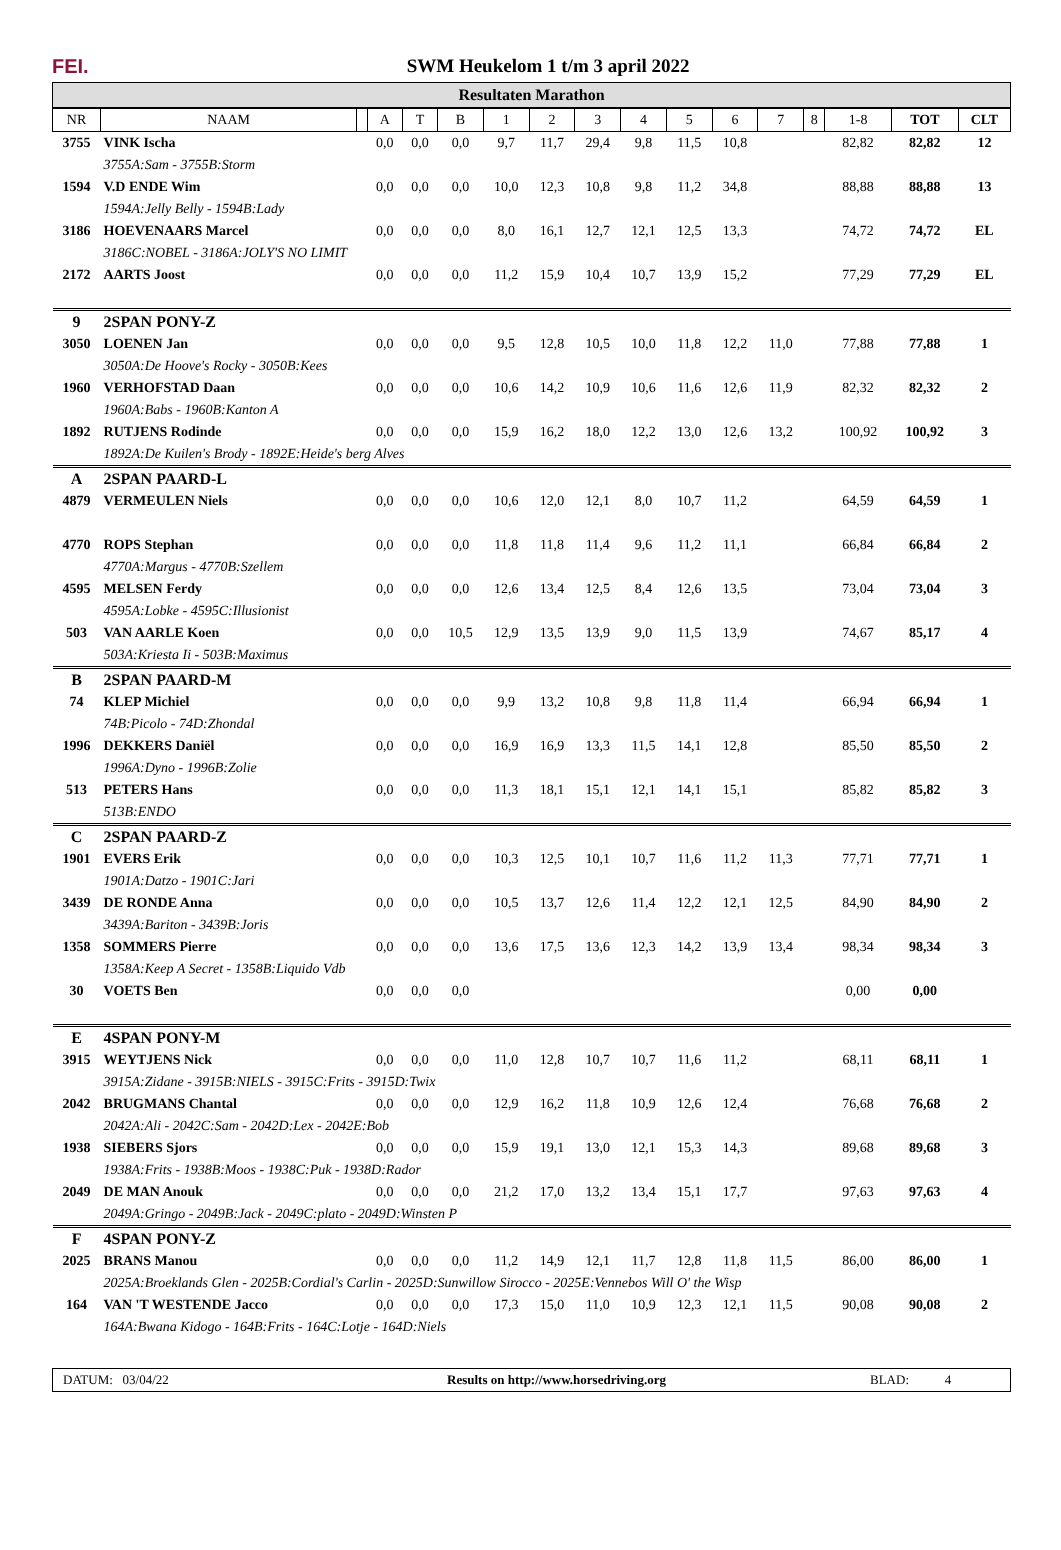FEI. SWM Heukelom 1 t/m 3 april 2022
Resultaten Marathon
| NR | NAAM | | A | T | B | 1 | 2 | 3 | 4 | 5 | 6 | 7 | 8 | 1-8 | TOT | CLT |
| --- | --- | --- | --- | --- | --- | --- | --- | --- | --- | --- | --- | --- | --- | --- | --- | --- |
| 3755 | VINK Ischa | | 0,0 | 0,0 | 0,0 | 9,7 | 11,7 | 29,4 | 9,8 | 11,5 | 10,8 | | | 82,82 | 82,82 | 12 |
| | 3755A:Sam - 3755B:Storm | | | | | | | | | | | | | | | |
| 1594 | V.D ENDE Wim | | 0,0 | 0,0 | 0,0 | 10,0 | 12,3 | 10,8 | 9,8 | 11,2 | 34,8 | | | 88,88 | 88,88 | 13 |
| | 1594A:Jelly Belly - 1594B:Lady | | | | | | | | | | | | | | | |
| 3186 | HOEVENAARS Marcel | | 0,0 | 0,0 | 0,0 | 8,0 | 16,1 | 12,7 | 12,1 | 12,5 | 13,3 | | | 74,72 | 74,72 | EL |
| | 3186C:NOBEL - 3186A:JOLY'S NO LIMIT | | | | | | | | | | | | | | | |
| 2172 | AARTS Joost | | 0,0 | 0,0 | 0,0 | 11,2 | 15,9 | 10,4 | 10,7 | 13,9 | 15,2 | | | 77,29 | 77,29 | EL |
| 9 | 2SPAN PONY-Z | | | | | | | | | | | | | | | |
| 3050 | LOENEN Jan | | 0,0 | 0,0 | 0,0 | 9,5 | 12,8 | 10,5 | 10,0 | 11,8 | 12,2 | 11,0 | | 77,88 | 77,88 | 1 |
| | 3050A:De Hoove's Rocky - 3050B:Kees | | | | | | | | | | | | | | | |
| 1960 | VERHOFSTAD Daan | | 0,0 | 0,0 | 0,0 | 10,6 | 14,2 | 10,9 | 10,6 | 11,6 | 12,6 | 11,9 | | 82,32 | 82,32 | 2 |
| | 1960A:Babs - 1960B:Kanton A | | | | | | | | | | | | | | | |
| 1892 | RUTJENS Rodinde | | 0,0 | 0,0 | 0,0 | 15,9 | 16,2 | 18,0 | 12,2 | 13,0 | 12,6 | 13,2 | | 100,92 | 100,92 | 3 |
| | 1892A:De Kuilen's Brody - 1892E:Heide's berg Alves | | | | | | | | | | | | | | | |
| A | 2SPAN PAARD-L | | | | | | | | | | | | | | | |
| 4879 | VERMEULEN Niels | | 0,0 | 0,0 | 0,0 | 10,6 | 12,0 | 12,1 | 8,0 | 10,7 | 11,2 | | | 64,59 | 64,59 | 1 |
| 4770 | ROPS Stephan | | 0,0 | 0,0 | 0,0 | 11,8 | 11,8 | 11,4 | 9,6 | 11,2 | 11,1 | | | 66,84 | 66,84 | 2 |
| | 4770A:Margus - 4770B:Szellem | | | | | | | | | | | | | | | |
| 4595 | MELSEN Ferdy | | 0,0 | 0,0 | 0,0 | 12,6 | 13,4 | 12,5 | 8,4 | 12,6 | 13,5 | | | 73,04 | 73,04 | 3 |
| | 4595A:Lobke - 4595C:Illusionist | | | | | | | | | | | | | | | |
| 503 | VAN AARLE Koen | | 0,0 | 0,0 | 10,5 | 12,9 | 13,5 | 13,9 | 9,0 | 11,5 | 13,9 | | | 74,67 | 85,17 | 4 |
| | 503A:Kriesta Ii - 503B:Maximus | | | | | | | | | | | | | | | |
| B | 2SPAN PAARD-M | | | | | | | | | | | | | | | |
| 74 | KLEP Michiel | | 0,0 | 0,0 | 0,0 | 9,9 | 13,2 | 10,8 | 9,8 | 11,8 | 11,4 | | | 66,94 | 66,94 | 1 |
| | 74B:Picolo - 74D:Zhondal | | | | | | | | | | | | | | | |
| 1996 | DEKKERS Daniël | | 0,0 | 0,0 | 0,0 | 16,9 | 16,9 | 13,3 | 11,5 | 14,1 | 12,8 | | | 85,50 | 85,50 | 2 |
| | 1996A:Dyno - 1996B:Zolie | | | | | | | | | | | | | | | |
| 513 | PETERS Hans | | 0,0 | 0,0 | 0,0 | 11,3 | 18,1 | 15,1 | 12,1 | 14,1 | 15,1 | | | 85,82 | 85,82 | 3 |
| | 513B:ENDO | | | | | | | | | | | | | | | |
| C | 2SPAN PAARD-Z | | | | | | | | | | | | | | | |
| 1901 | EVERS Erik | | 0,0 | 0,0 | 0,0 | 10,3 | 12,5 | 10,1 | 10,7 | 11,6 | 11,2 | 11,3 | | 77,71 | 77,71 | 1 |
| | 1901A:Datzo - 1901C:Jari | | | | | | | | | | | | | | | |
| 3439 | DE RONDE Anna | | 0,0 | 0,0 | 0,0 | 10,5 | 13,7 | 12,6 | 11,4 | 12,2 | 12,1 | 12,5 | | 84,90 | 84,90 | 2 |
| | 3439A:Bariton - 3439B:Joris | | | | | | | | | | | | | | | |
| 1358 | SOMMERS Pierre | | 0,0 | 0,0 | 0,0 | 13,6 | 17,5 | 13,6 | 12,3 | 14,2 | 13,9 | 13,4 | | 98,34 | 98,34 | 3 |
| | 1358A:Keep A Secret - 1358B:Liquido Vdb | | | | | | | | | | | | | | | |
| 30 | VOETS Ben | | 0,0 | 0,0 | 0,0 | | | | | | | | | 0,00 | 0,00 | |
| E | 4SPAN PONY-M | | | | | | | | | | | | | | | |
| 3915 | WEYTJENS Nick | | 0,0 | 0,0 | 0,0 | 11,0 | 12,8 | 10,7 | 10,7 | 11,6 | 11,2 | | | 68,11 | 68,11 | 1 |
| | 3915A:Zidane - 3915B:NIELS - 3915C:Frits - 3915D:Twix | | | | | | | | | | | | | | | |
| 2042 | BRUGMANS Chantal | | 0,0 | 0,0 | 0,0 | 12,9 | 16,2 | 11,8 | 10,9 | 12,6 | 12,4 | | | 76,68 | 76,68 | 2 |
| | 2042A:Ali - 2042C:Sam - 2042D:Lex - 2042E:Bob | | | | | | | | | | | | | | | |
| 1938 | SIEBERS Sjors | | 0,0 | 0,0 | 0,0 | 15,9 | 19,1 | 13,0 | 12,1 | 15,3 | 14,3 | | | 89,68 | 89,68 | 3 |
| | 1938A:Frits - 1938B:Moos - 1938C:Puk - 1938D:Rador | | | | | | | | | | | | | | | |
| 2049 | DE MAN Anouk | | 0,0 | 0,0 | 0,0 | 21,2 | 17,0 | 13,2 | 13,4 | 15,1 | 17,7 | | | 97,63 | 97,63 | 4 |
| | 2049A:Gringo - 2049B:Jack - 2049C:plato - 2049D:Winsten P | | | | | | | | | | | | | | | |
| F | 4SPAN PONY-Z | | | | | | | | | | | | | | | |
| 2025 | BRANS Manou | | 0,0 | 0,0 | 0,0 | 11,2 | 14,9 | 12,1 | 11,7 | 12,8 | 11,8 | 11,5 | | 86,00 | 86,00 | 1 |
| | 2025A:Broeklands Glen - 2025B:Cordial's Carlin - 2025D:Sunwillow Sirocco - 2025E:Vennebos Will O' the Wisp | | | | | | | | | | | | | | | |
| 164 | VAN 'T WESTENDE Jacco | | 0,0 | 0,0 | 0,0 | 17,3 | 15,0 | 11,0 | 10,9 | 12,3 | 12,1 | 11,5 | | 90,08 | 90,08 | 2 |
| | 164A:Bwana Kidogo - 164B:Frits - 164C:Lotje - 164D:Niels | | | | | | | | | | | | | | | |
DATUM: 03/04/22 Results on http://www.horsedriving.org BLAD: 4